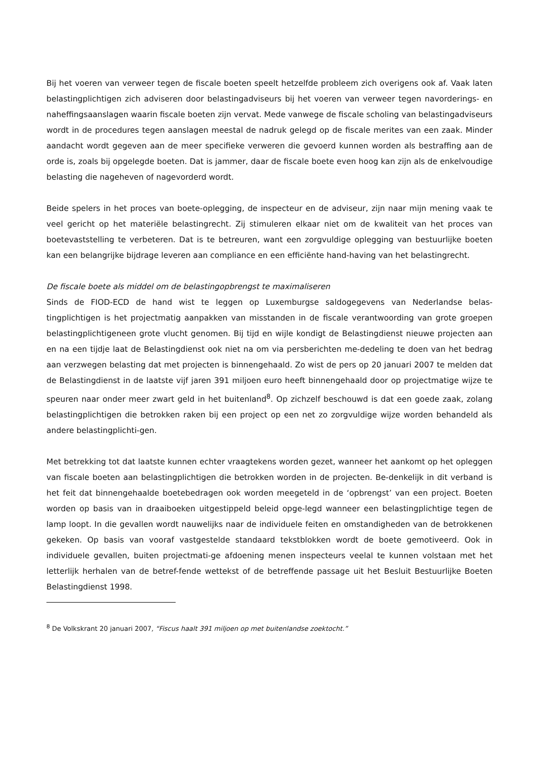Bij het voeren van verweer tegen de fiscale boeten speelt hetzelfde probleem zich overigens ook af. Vaak laten belastingplichtigen zich adviseren door belastingadviseurs bij het voeren van verweer tegen navorderings- en naheffingsaanslagen waarin fiscale boeten zijn vervat. Mede vanwege de fiscale scholing van belastingadviseurs wordt in de procedures tegen aanslagen meestal de nadruk gelegd op de fiscale merites van een zaak. Minder aandacht wordt gegeven aan de meer specifieke verweren die gevoerd kunnen worden als bestraffing aan de orde is, zoals bij opgelegde boeten. Dat is jammer, daar de fiscale boete even hoog kan zijn als de enkelvoudige belasting die nageheven of nagevorderd wordt.
Beide spelers in het proces van boete-oplegging, de inspecteur en de adviseur, zijn naar mijn mening vaak te veel gericht op het materiële belastingrecht. Zij stimuleren elkaar niet om de kwaliteit van het proces van boetevaststelling te verbeteren. Dat is te betreuren, want een zorgvuldige oplegging van bestuurlijke boeten kan een belangrijke bijdrage leveren aan compliance en een efficiënte hand-having van het belastingrecht.
De fiscale boete als middel om de belastingopbrengst te maximaliseren
Sinds de FIOD-ECD de hand wist te leggen op Luxemburgse saldogegevens van Nederlandse belas-tingplichtigen is het projectmatig aanpakken van misstanden in de fiscale verantwoording van grote groepen belastingplichtigeneen grote vlucht genomen. Bij tijd en wijle kondigt de Belastingdienst nieuwe projecten aan en na een tijdje laat de Belastingdienst ook niet na om via persberichten me-dedeling te doen van het bedrag aan verzwegen belasting dat met projecten is binnengehaald. Zo wist de pers op 20 januari 2007 te melden dat de Belastingdienst in de laatste vijf jaren 391 miljoen euro heeft binnengehaald door op projectmatige wijze te speuren naar onder meer zwart geld in het buitenland<sup>8</sup>. Op zichzelf beschouwd is dat een goede zaak, zolang belastingplichtigen die betrokken raken bij een project op een net zo zorgvuldige wijze worden behandeld als andere belastingplichti-gen.
Met betrekking tot dat laatste kunnen echter vraagtekens worden gezet, wanneer het aankomt op het opleggen van fiscale boeten aan belastingplichtigen die betrokken worden in de projecten. Be-denkelijk in dit verband is het feit dat binnengehaalde boetebedragen ook worden meegeteld in de ‘opbrengst’ van een project. Boeten worden op basis van in draaiboeken uitgestippeld beleid opge-legd wanneer een belastingplichtige tegen de lamp loopt. In die gevallen wordt nauwelijks naar de individuele feiten en omstandigheden van de betrokkenen gekeken. Op basis van vooraf vastgestelde standaard tekstblokken wordt de boete gemotiveerd. Ook in individuele gevallen, buiten projectmati-ge afdoening menen inspecteurs veelal te kunnen volstaan met het letterlijk herhalen van de betref-fende wettekst of de betreffende passage uit het Besluit Bestuurlijke Boeten Belastingdienst 1998.
<sup>8</sup> De Volkskrant 20 januari 2007, “Fiscus haalt 391 miljoen op met buitenlandse zoektocht.”